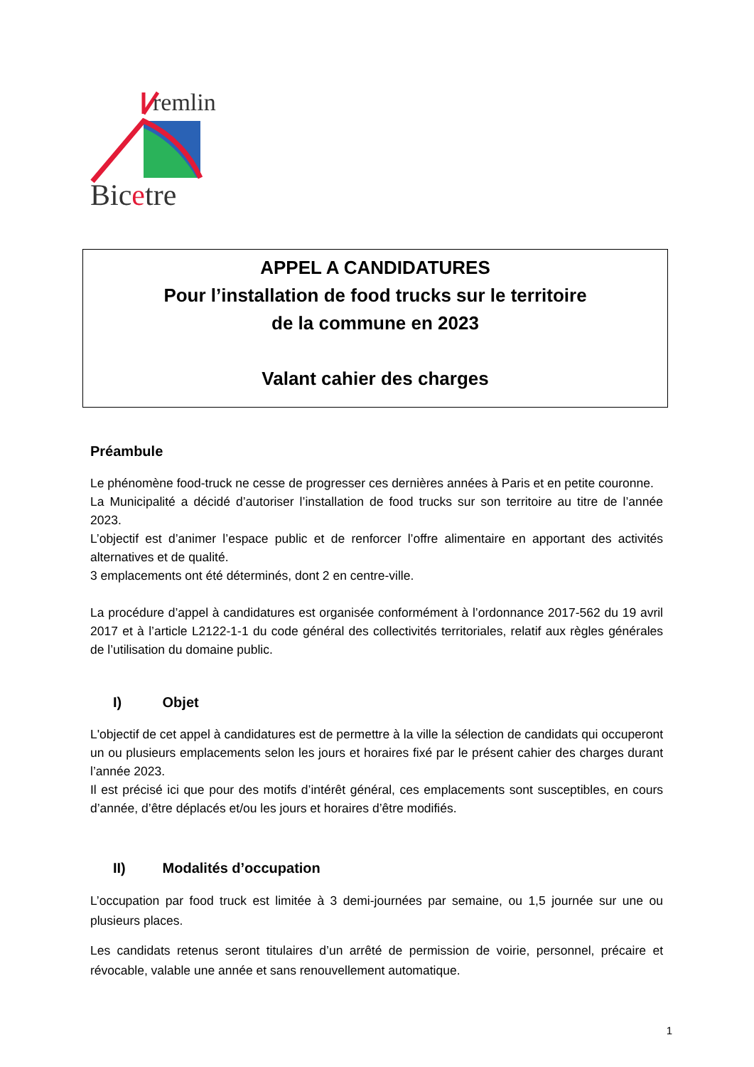remlin
Bicetre
APPEL A CANDIDATURES
Pour l’installation de food trucks sur le territoire
de la commune en 2023
Valant cahier des charges
Préambule
Le phénomène food-truck ne cesse de progresser ces dernières années à Paris et en petite couronne.
La Municipalité a décidé d’autoriser l’installation de food trucks sur son territoire au titre de l’année 2023.
L’objectif est d’animer l’espace public et de renforcer l’offre alimentaire en apportant des activités alternatives et de qualité.
3 emplacements ont été déterminés, dont 2 en centre-ville.
La procédure d’appel à candidatures est organisée conformément à l’ordonnance 2017-562 du 19 avril 2017 et à l’article L2122-1-1 du code général des collectivités territoriales, relatif aux règles générales de l’utilisation du domaine public.
I) Objet
L'objectif de cet appel à candidatures est de permettre à la ville la sélection de candidats qui occuperont un ou plusieurs emplacements selon les jours et horaires fixé par le présent cahier des charges durant l’année 2023.
Il est précisé ici que pour des motifs d’intérêt général, ces emplacements sont susceptibles, en cours d’année, d’être déplacés et/ou les jours et horaires d’être modifiés.
II) Modalités d’occupation
L’occupation par food truck est limitée à 3 demi-journées par semaine, ou 1,5 journée sur une ou plusieurs places.
Les candidats retenus seront titulaires d’un arrêté de permission de voirie, personnel, précaire et révocable, valable une année et sans renouvellement automatique.
1